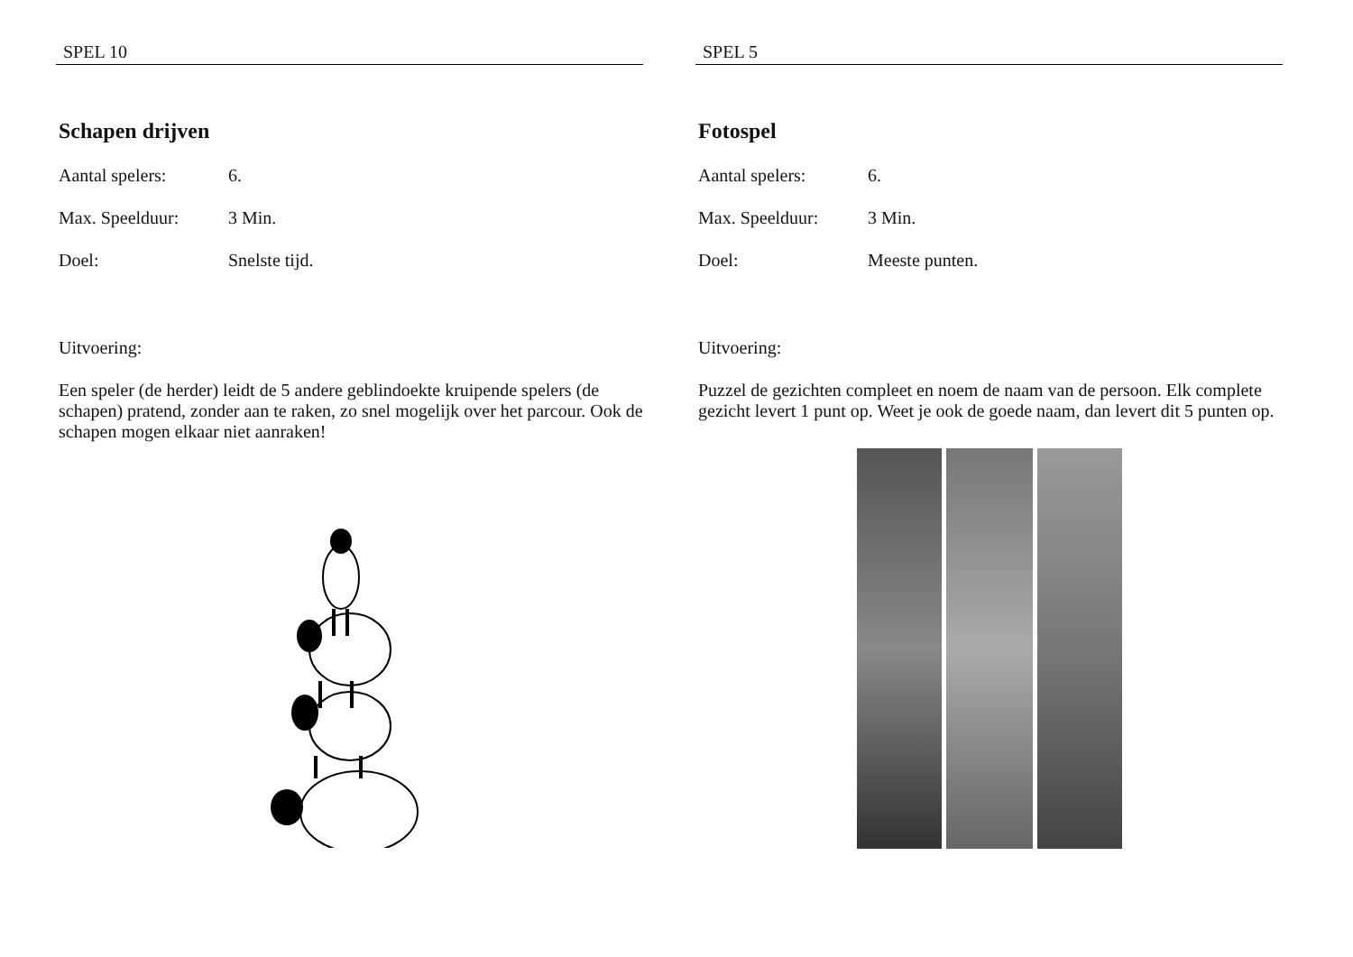SPEL 10
Schapen drijven
Aantal spelers: 6.
Max. Speelduur: 3 Min.
Doel: Snelste tijd.
Uitvoering:
Een speler (de herder) leidt de 5 andere geblindoekte kruipende spelers (de schapen) pratend, zonder aan te raken, zo snel mogelijk over het parcour. Ook de schapen mogen elkaar niet aanraken!
SPEL 5
Fotospel
Aantal spelers: 6.
Max. Speelduur: 3 Min.
Doel: Meeste punten.
Uitvoering:
Puzzel de gezichten compleet en noem de naam van de persoon. Elk complete gezicht levert 1 punt op. Weet je ook de goede naam, dan levert dit 5 punten op.